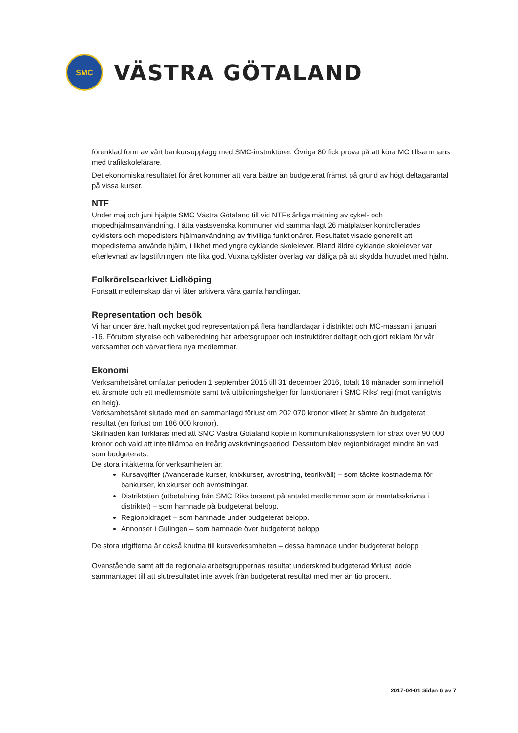SMC
VÄSTRA GÖTALAND
förenklad form av vårt bankursupplägg med SMC-instruktörer. Övriga 80 fick prova på att köra MC tillsammans med trafikskolelärare.
Det ekonomiska resultatet för året kommer att vara bättre än budgeterat främst på grund av högt deltagarantal på vissa kurser.
NTF
Under maj och juni hjälpte SMC Västra Götaland till vid NTFs årliga mätning av cykel- och mopedhjälmsanvändning. I åtta västsvenska kommuner vid sammanlagt 26 mätplatser kontrollerades cyklisters och mopedisters hjälmanvändning av frivilliga funktionärer. Resultatet visade generellt att mopedisterna använde hjälm, i likhet med yngre cyklande skolelever. Bland äldre cyklande skolelever var efterlevnad av lagstiftningen inte lika god. Vuxna cyklister överlag var dåliga på att skydda huvudet med hjälm.
Folkrörelsearkivet Lidköping
Fortsatt medlemskap där vi låter arkivera våra gamla handlingar.
Representation och besök
Vi har under året haft mycket god representation på flera handlardagar i distriktet och MC-mässan i januari -16. Förutom styrelse och valberedning har arbetsgrupper och instruktörer deltagit och gjort reklam för vår verksamhet och värvat flera nya medlemmar.
Ekonomi
Verksamhetsåret omfattar perioden 1 september 2015 till 31 december 2016, totalt 16 månader som innehöll ett årsmöte och ett medlemsmöte samt två utbildningshelger för funktionärer i SMC Riks' regi (mot vanligtvis en helg).
Verksamhetsåret slutade med en sammanlagd förlust om 202 070 kronor vilket är sämre än budgeterat resultat (en förlust om 186 000 kronor).
Skillnaden kan förklaras med att SMC Västra Götaland köpte in kommunikationssystem för strax över 90 000 kronor och vald att inte tillämpa en treårig avskrivningsperiod. Dessutom blev regionbidraget mindre än vad som budgeterats.
De stora intäkterna för verksamheten är:
Kursavgifter (Avancerade kurser, knixkurser, avrostning, teorikväll) – som täckte kostnaderna för bankurser, knixkurser och avrostningar.
Distriktstian (utbetalning från SMC Riks baserat på antalet medlemmar som är mantalsskrivna i distriktet) – som hamnade på budgeterat belopp.
Regionbidraget – som hamnade under budgeterat belopp.
Annonser i Gulingen – som hamnade över budgeterat belopp
De stora utgifterna är också knutna till kursverksamheten – dessa hamnade under budgeterat belopp
Ovanstående samt att de regionala arbetsgruppernas resultat underskred budgeterad förlust ledde sammantaget till att slutresultatet inte avvek från budgeterat resultat med mer än tio procent.
2017-04-01 Sidan 6 av 7